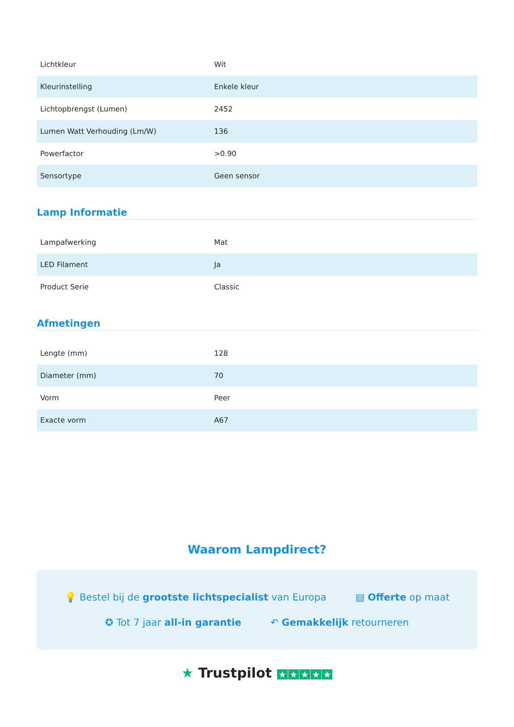| Lichtkleur | Wit |
| Kleurinstelling | Enkele kleur |
| Lichtopbrengst (Lumen) | 2452 |
| Lumen Watt Verhouding (Lm/W) | 136 |
| Powerfactor | >0.90 |
| Sensortype | Geen sensor |
Lamp Informatie
| Lampafwerking | Mat |
| LED Filament | Ja |
| Product Serie | Classic |
Afmetingen
| Lengte (mm) | 128 |
| Diameter (mm) | 70 |
| Vorm | Peer |
| Exacte vorm | A67 |
Waarom Lampdirect?
💡 Bestel bij de grootste lichtspecialist van Europa ▤ Offerte op maat
✪ Tot 7 jaar all-in garantie ↶ Gemakkelijk retourneren
★ Trustpilot ★ ★ ★ ★ ★